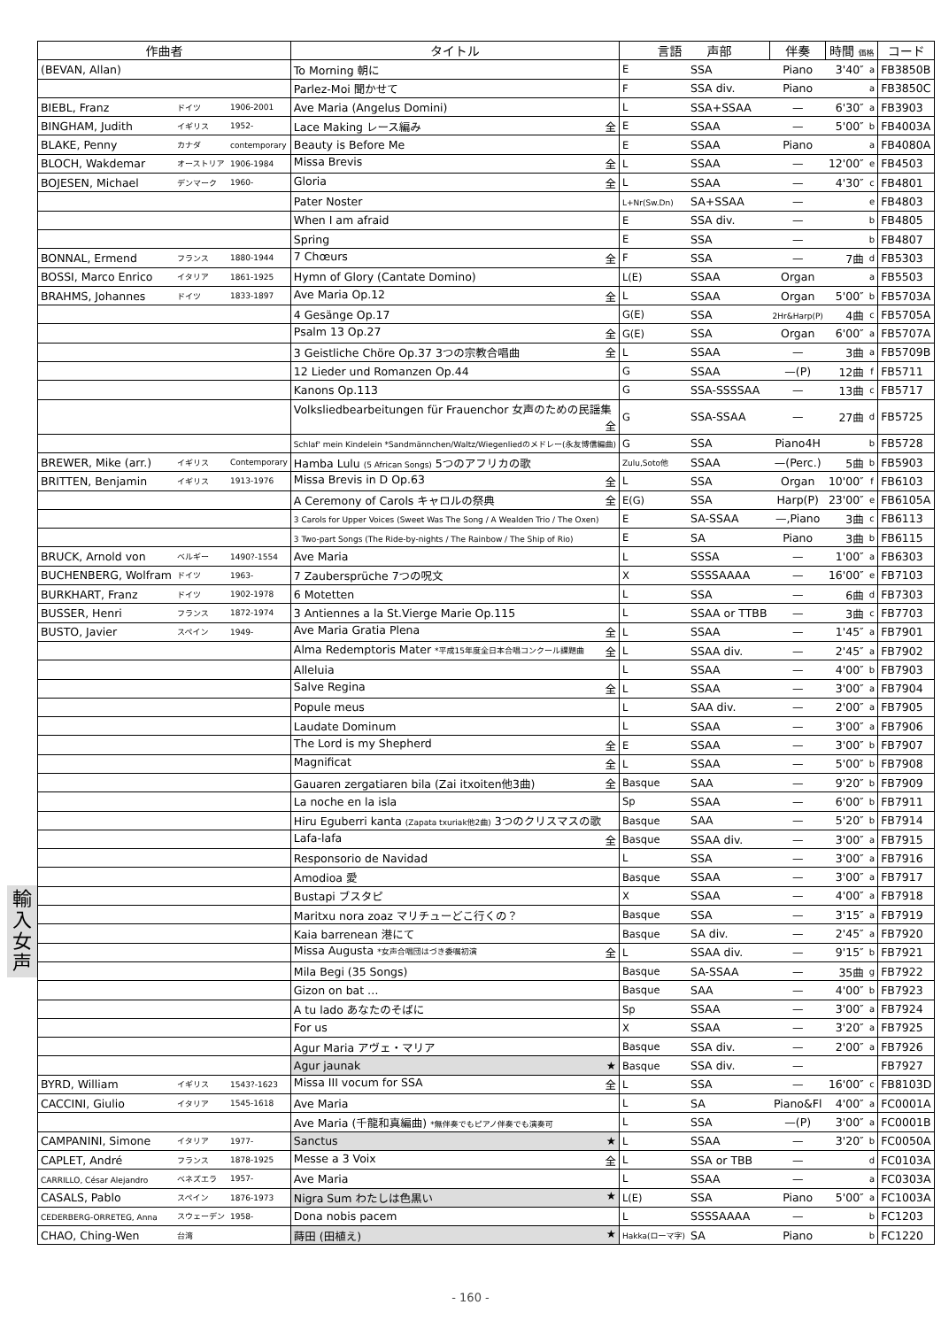輸
入
女
声
| 作曲者 | | | タイトル | 言語 声部 | | 伴奏 | 時間 価格 | | コード |
| --- | --- | --- | --- | --- | --- | --- | --- | --- | --- |
| (BEVAN, Allan) | | | To Morning 朝に | E | SSA | Piano | 3'40″ | a | FB3850B |
| | | | Parlez-Moi 聞かせて | F | SSA div. | Piano | | a | FB3850C |
| BIEBL, Franz | ドイツ | 1906-2001 | Ave Maria (Angelus Domini) | L | SSA+SSAA | — | 6'30″ | a | FB3903 |
| BINGHAM, Judith | イギリス | 1952- | Lace Making レース編み 全 | E | SSAA | — | 5'00″ | b | FB4003A |
| BLAKE, Penny | カナダ | contemporary | Beauty is Before Me | E | SSAA | Piano | | a | FB4080A |
| BLOCH, Wakdemar | オーストリア | 1906-1984 | Missa Brevis 全 | L | SSAA | — | 12'00″ | e | FB4503 |
| BOJESEN, Michael | デンマーク | 1960- | Gloria 全 | L | SSAA | — | 4'30″ | c | FB4801 |
| | | | Pater Noster | L+Nr(Sw.Dn) | SA+SSAA | — | | e | FB4803 |
| | | | When I am afraid | E | SSA div. | — | | b | FB4805 |
| | | | Spring | E | SSA | — | | b | FB4807 |
| BONNAL, Ermend | フランス | 1880-1944 | 7 Chœurs 全 | F | SSA | — | 7曲 | d | FB5303 |
| BOSSI, Marco Enrico | イタリア | 1861-1925 | Hymn of Glory (Cantate Domino) | L(E) | SSAA | Organ | | a | FB5503 |
| BRAHMS, Johannes | ドイツ | 1833-1897 | Ave Maria Op.12 全 | L | SSAA | Organ | 5'00″ | b | FB5703A |
| | | | 4 Gesänge Op.17 | G(E) | SSA | 2Hr&Harp(P) | 4曲 | c | FB5705A |
| | | | Psalm 13 Op.27 全 | G(E) | SSA | Organ | 6'00″ | a | FB5707A |
| | | | 3 Geistliche Chöre Op.37 3つの宗教合唱曲 全 | L | SSAA | — | 3曲 | a | FB5709B |
| | | | 12 Lieder und Romanzen Op.44 | G | SSAA | —(P) | 12曲 | f | FB5711 |
| | | | Kanons Op.113 | G | SSA-SSSSAA | — | 13曲 | c | FB5717 |
| | | | Volksliedbearbeitungen für Frauenchor 女声のための民謡集 全 | G | SSA-SSAA | — | 27曲 | d | FB5725 |
| | | | Schlaf' mein Kindelein *Sandmännchen/Waltz/Wiegenliedのメドレー(永友博信編曲) | G | SSA | Piano4H | | b | FB5728 |
| BREWER, Mike (arr.) | イギリス | Contemporary | Hamba Lulu (5 African Songs) 5つのアフリカの歌 | Zulu,Soto他 | SSAA | —(Perc.) | 5曲 | b | FB5903 |
| BRITTEN, Benjamin | イギリス | 1913-1976 | Missa Brevis in D Op.63 全 | L | SSA | Organ | 10'00″ | f | FB6103 |
| | | | A Ceremony of Carols キャロルの祭典 全 | E(G) | SSA | Harp(P) | 23'00″ | e | FB6105A |
| | | | 3 Carols for Upper Voices (Sweet Was The Song / A Wealden Trio / The Oxen) | E | SA-SSAA | —,Piano | 3曲 | c | FB6113 |
| | | | 3 Two-part Songs (The Ride-by-nights / The Rainbow / The Ship of Rio) | E | SA | Piano | 3曲 | b | FB6115 |
| BRUCK, Arnold von | ベルギー | 1490?-1554 | Ave Maria | L | SSSA | — | 1'00″ | a | FB6303 |
| BUCHENBERG, Wolfram | ドイツ | 1963- | 7 Zaubersprüche 7つの呪文 | X | SSSSAAAA | — | 16'00″ | e | FB7103 |
| BURKHART, Franz | ドイツ | 1902-1978 | 6 Motetten | L | SSA | — | 6曲 | d | FB7303 |
| BUSSER, Henri | フランス | 1872-1974 | 3 Antiennes a la St.Vierge Marie Op.115 | L | SSAA or TTBB | — | 3曲 | c | FB7703 |
| BUSTO, Javier | スペイン | 1949- | Ave Maria Gratia Plena 全 | L | SSAA | — | 1'45″ | a | FB7901 |
| | | | Alma Redemptoris Mater *平成15年度全日本合唱コンクール課題曲 全 | L | SSAA div. | — | 2'45″ | a | FB7902 |
| | | | Alleluia | L | SSAA | — | 4'00″ | b | FB7903 |
| | | | Salve Regina 全 | L | SSAA | — | 3'00″ | a | FB7904 |
| | | | Popule meus | L | SAA div. | — | 2'00″ | a | FB7905 |
| | | | Laudate Dominum | L | SSAA | — | 3'00″ | a | FB7906 |
| | | | The Lord is my Shepherd 全 | E | SSAA | — | 3'00″ | b | FB7907 |
| | | | Magnificat 全 | L | SSAA | — | 5'00″ | b | FB7908 |
| | | | Gauaren zergatiaren bila (Zai itxoiten他3曲) 全 | Basque | SAA | — | 9'20″ | b | FB7909 |
| | | | La noche en la isla | Sp | SSAA | — | 6'00″ | b | FB7911 |
| | | | Hiru Eguberri kanta (Zapata txuriak他2曲) 3つのクリスマスの歌 | Basque | SAA | — | 5'20″ | b | FB7914 |
| | | | Lafa-lafa 全 | Basque | SSAA div. | — | 3'00″ | a | FB7915 |
| | | | Responsorio de Navidad | L | SSA | — | 3'00″ | a | FB7916 |
| | | | Amodioa 愛 | Basque | SSAA | — | 3'00″ | a | FB7917 |
| | | | Bustapi ブスタピ | X | SSAA | — | 4'00″ | a | FB7918 |
| | | | Maritxu nora zoaz マリチューどこ行くの？ | Basque | SSA | — | 3'15″ | a | FB7919 |
| | | | Kaia barrenean 港にて | Basque | SA div. | — | 2'45″ | a | FB7920 |
| | | | Missa Augusta *女声合唱団はづき委嘱初演 全 | L | SSAA div. | — | 9'15″ | b | FB7921 |
| | | | Mila Begi (35 Songs) | Basque | SA-SSAA | — | 35曲 | g | FB7922 |
| | | | Gizon on bat … | Basque | SAA | — | 4'00″ | b | FB7923 |
| | | | A tu lado あなたのそばに | Sp | SSAA | — | 3'00″ | a | FB7924 |
| | | | For us | X | SSAA | — | 3'20″ | a | FB7925 |
| | | | Agur Maria アヴェ・マリア | Basque | SSA div. | — | 2'00″ | a | FB7926 |
| | | | Agur jaunak ★ | Basque | SSA div. | — | | | FB7927 |
| BYRD, William | イギリス | 1543?-1623 | Missa III vocum for SSA 全 | L | SSA | — | 16'00″ | c | FB8103D |
| CACCINI, Giulio | イタリア | 1545-1618 | Ave Maria | L | SA | Piano&Fl | 4'00″ | a | FC0001A |
| | | | Ave Maria (千龍和真編曲) *無伴奏でもピアノ伴奏でも演奏可 | L | SSA | —(P) | 3'00″ | a | FC0001B |
| CAMPANINI, Simone | イタリア | 1977- | Sanctus ★ | L | SSAA | — | 3'20″ | b | FC0050A |
| CAPLET, André | フランス | 1878-1925 | Messe a 3 Voix 全 | L | SSA or TBB | — | | d | FC0103A |
| CARRILLO, César Alejandro | ベネズエラ | 1957- | Ave Maria | L | SSAA | — | | a | FC0303A |
| CASALS, Pablo | スペイン | 1876-1973 | Nigra Sum わたしは色黒い ★ | L(E) | SSA | Piano | 5'00″ | a | FC1003A |
| CEDERBERG-ORRETEG, Anna | スウェーデン | 1958- | Dona nobis pacem | L | SSSSAAAA | — | | b | FC1203 |
| CHAO, Ching-Wen | 台湾 | | 蒔田 (田植え) ★ | Hakka(ローマ字) | SA | Piano | | b | FC1220 |
- 160 -